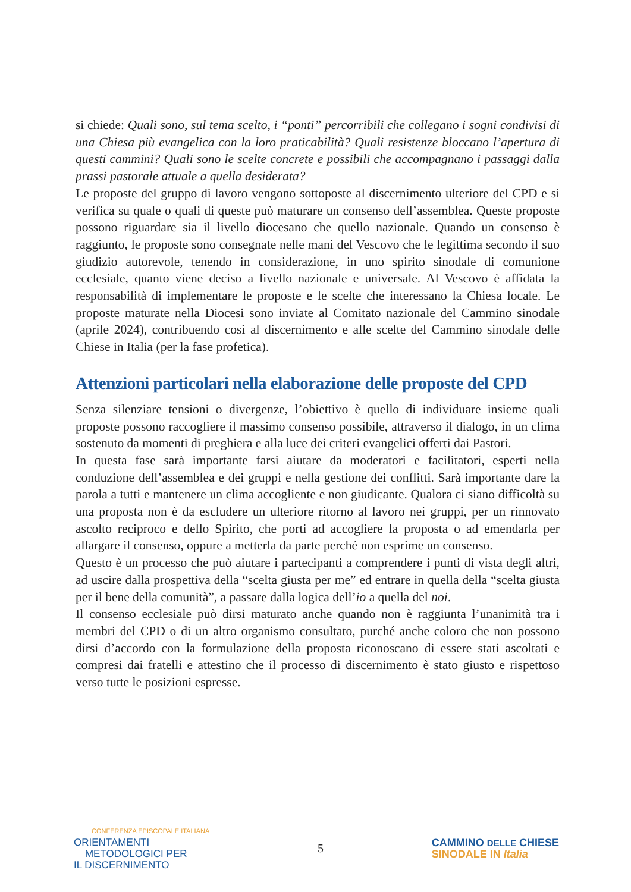si chiede: Quali sono, sul tema scelto, i “ponti” percorribili che collegano i sogni condivisi di una Chiesa più evangelica con la loro praticabilità? Quali resistenze bloccano l’apertura di questi cammini? Quali sono le scelte concrete e possibili che accompagnano i passaggi dalla prassi pastorale attuale a quella desiderata?
Le proposte del gruppo di lavoro vengono sottoposte al discernimento ulteriore del CPD e si verifica su quale o quali di queste può maturare un consenso dell’assemblea. Queste proposte possono riguardare sia il livello diocesano che quello nazionale. Quando un consenso è raggiunto, le proposte sono consegnate nelle mani del Vescovo che le legittima secondo il suo giudizio autorevole, tenendo in considerazione, in uno spirito sinodale di comunione ecclesiale, quanto viene deciso a livello nazionale e universale. Al Vescovo è affidata la responsabilità di implementare le proposte e le scelte che interessano la Chiesa locale. Le proposte maturate nella Diocesi sono inviate al Comitato nazionale del Cammino sinodale (aprile 2024), contribuendo così al discernimento e alle scelte del Cammino sinodale delle Chiese in Italia (per la fase profetica).
Attenzioni particolari nella elaborazione delle proposte del CPD
Senza silenziare tensioni o divergenze, l’obiettivo è quello di individuare insieme quali proposte possono raccogliere il massimo consenso possibile, attraverso il dialogo, in un clima sostenuto da momenti di preghiera e alla luce dei criteri evangelici offerti dai Pastori.
In questa fase sarà importante farsi aiutare da moderatori e facilitatori, esperti nella conduzione dell’assemblea e dei gruppi e nella gestione dei conflitti. Sarà importante dare la parola a tutti e mantenere un clima accogliente e non giudicante. Qualora ci siano difficoltà su una proposta non è da escludere un ulteriore ritorno al lavoro nei gruppi, per un rinnovato ascolto reciproco e dello Spirito, che porti ad accogliere la proposta o ad emendarla per allargare il consenso, oppure a metterla da parte perché non esprime un consenso.
Questo è un processo che può aiutare i partecipanti a comprendere i punti di vista degli altri, ad uscire dalla prospettiva della “scelta giusta per me” ed entrare in quella della “scelta giusta per il bene della comunità”, a passare dalla logica dell’io a quella del noi.
Il consenso ecclesiale può dirsi maturato anche quando non è raggiunta l’unanimità tra i membri del CPD o di un altro organismo consultato, purché anche coloro che non possono dirsi d’accordo con la formulazione della proposta riconoscano di essere stati ascoltati e compresi dai fratelli e attestino che il processo di discernimento è stato giusto e rispettoso verso tutte le posizioni espresse.
CONFERENZA EPISCOPALE ITALIANA
ORIENTAMENTI
METODOLOGICI PER
IL DISCERNIMENTO
5
CAMMINO DELLE CHIESE
SINODALE IN Italia